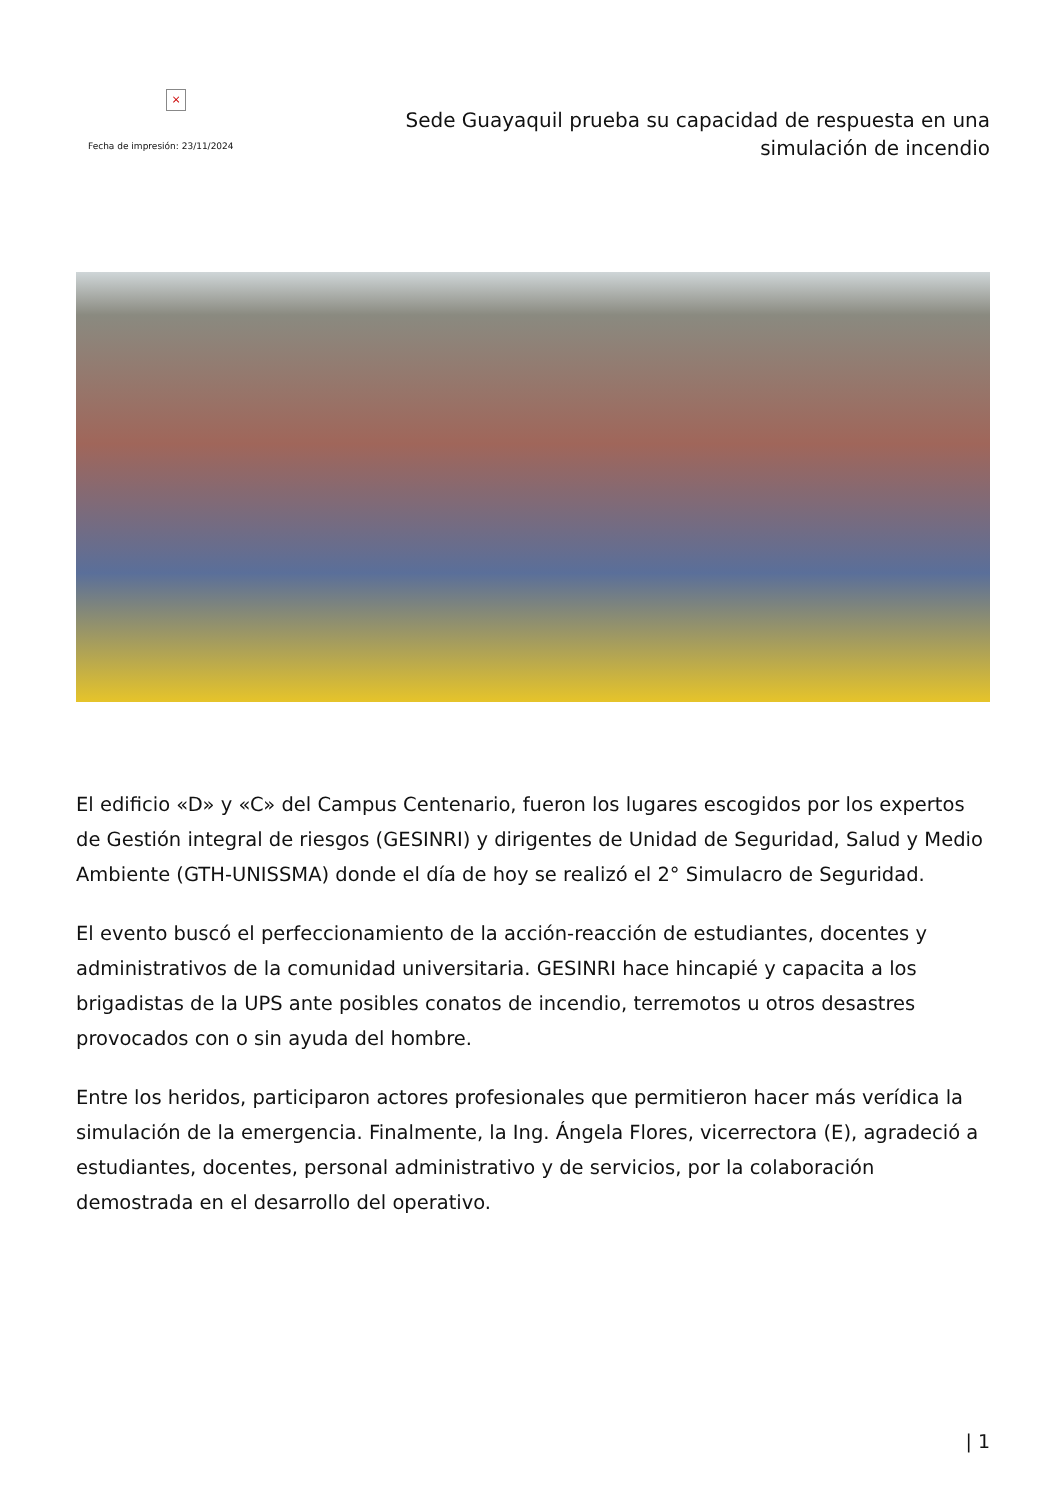×
Fecha de impresión: 23/11/2024
Sede Guayaquil prueba su capacidad de respuesta en una simulación de incendio
El edificio «D» y «C» del Campus Centenario, fueron los lugares escogidos por los expertos de Gestión integral de riesgos (GESINRI) y dirigentes de Unidad de Seguridad, Salud y Medio Ambiente (GTH-UNISSMA) donde el día de hoy se realizó el 2° Simulacro de Seguridad.
El evento buscó el perfeccionamiento de la acción-reacción de estudiantes, docentes y administrativos de la comunidad universitaria. GESINRI hace hincapié y capacita a los brigadistas de la UPS ante posibles conatos de incendio, terremotos u otros desastres provocados con o sin ayuda del hombre.
Entre los heridos, participaron actores profesionales que permitieron hacer más verídica la simulación de la emergencia. Finalmente, la Ing. Ángela Flores, vicerrectora (E), agradeció a estudiantes, docentes, personal administrativo y de servicios, por la colaboración demostrada en el desarrollo del operativo.
| 1